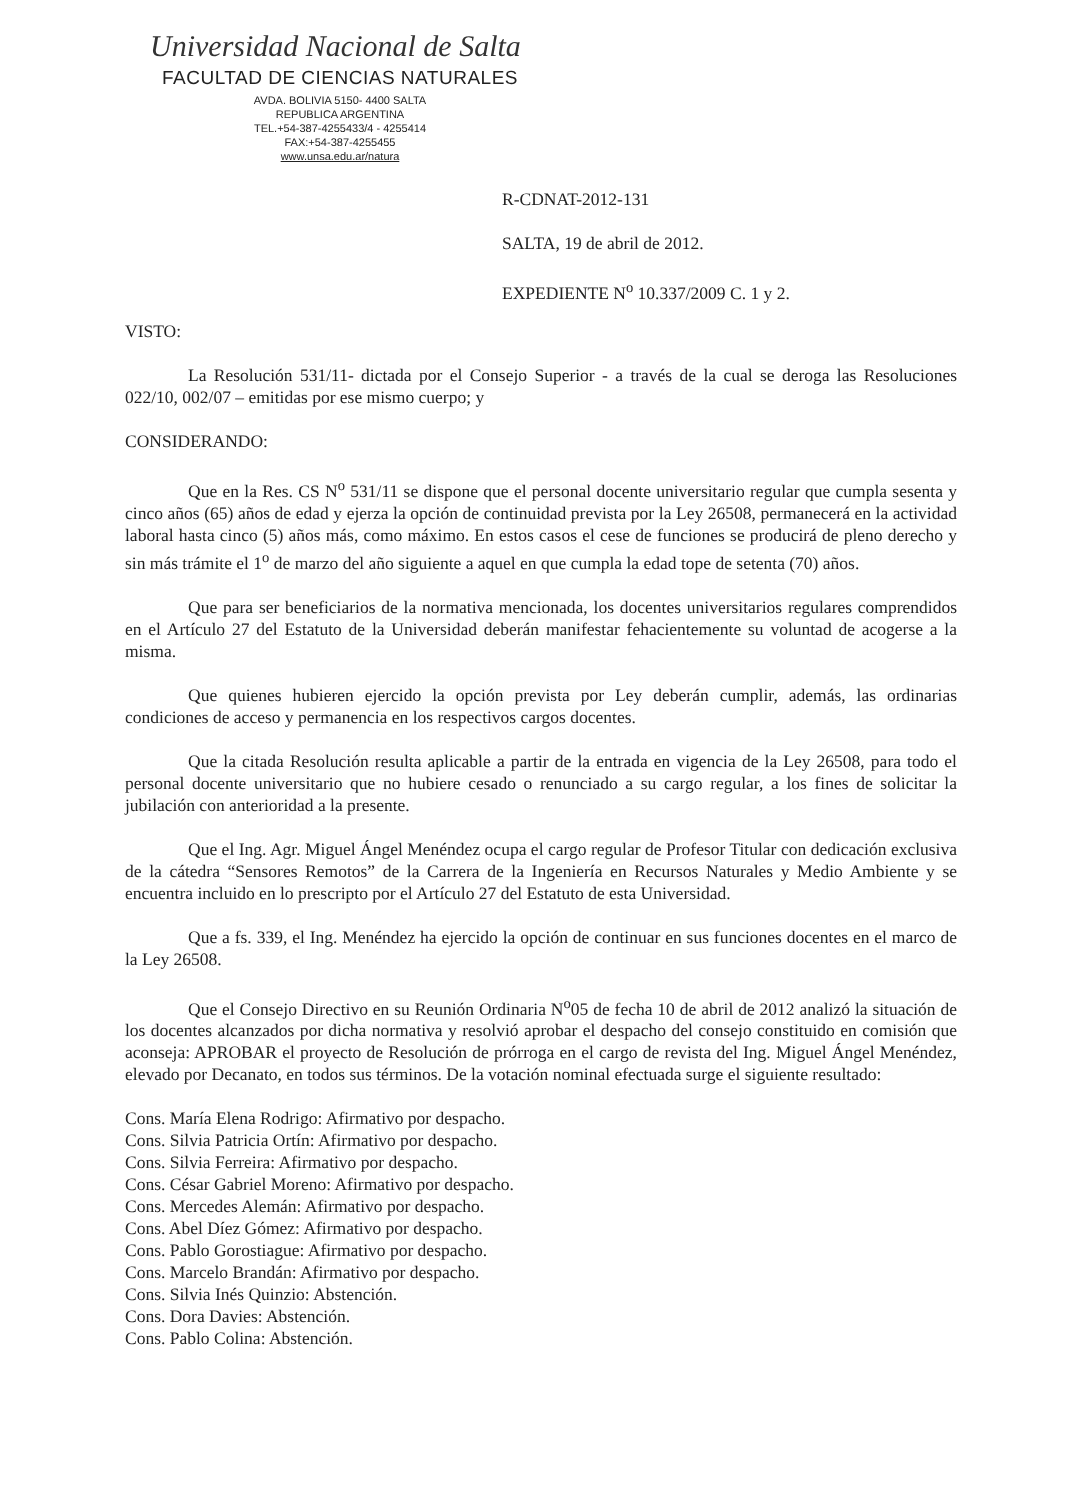Universidad Nacional de Salta
FACULTAD DE CIENCIAS NATURALES
AVDA. BOLIVIA 5150- 4400 SALTA
REPUBLICA ARGENTINA
TEL.+54-387-4255433/4 - 4255414
FAX:+54-387-4255455
www.unsa.edu.ar/natura
R-CDNAT-2012-131
SALTA, 19 de abril de 2012.
EXPEDIENTE N<sup>o</sup> 10.337/2009 C. 1 y 2.
VISTO:
La Resolución 531/11- dictada por el Consejo Superior - a través de la cual se deroga las Resoluciones 022/10, 002/07 – emitidas por ese mismo cuerpo; y
CONSIDERANDO:
Que en la Res. CS N<sup>o</sup> 531/11 se dispone que el personal docente universitario regular que cumpla sesenta y cinco años (65) años de edad y ejerza la opción de continuidad prevista por la Ley 26508, permanecerá en la actividad laboral hasta cinco (5) años más, como máximo. En estos casos el cese de funciones se producirá de pleno derecho y sin más trámite el 1<sup>o</sup> de marzo del año siguiente a aquel en que cumpla la edad tope de setenta (70) años.
Que para ser beneficiarios de la normativa mencionada, los docentes universitarios regulares comprendidos en el Artículo 27 del Estatuto de la Universidad deberán manifestar fehacientemente su voluntad de acogerse a la misma.
Que quienes hubieren ejercido la opción prevista por Ley deberán cumplir, además, las ordinarias condiciones de acceso y permanencia en los respectivos cargos docentes.
Que la citada Resolución resulta aplicable a partir de la entrada en vigencia de la Ley 26508, para todo el personal docente universitario que no hubiere cesado o renunciado a su cargo regular, a los fines de solicitar la jubilación con anterioridad a la presente.
Que el Ing. Agr. Miguel Ángel Menéndez ocupa el cargo regular de Profesor Titular con dedicación exclusiva de la cátedra “Sensores Remotos” de la Carrera de la Ingeniería en Recursos Naturales y Medio Ambiente y se encuentra incluido en lo prescripto por el Artículo 27 del Estatuto de esta Universidad.
Que a fs. 339, el Ing. Menéndez ha ejercido la opción de continuar en sus funciones docentes en el marco de la Ley 26508.
Que el Consejo Directivo en su Reunión Ordinaria N<sup>o</sup>05 de fecha 10 de abril de 2012 analizó la situación de los docentes alcanzados por dicha normativa y resolvió aprobar el despacho del consejo constituido en comisión que aconseja: APROBAR el proyecto de Resolución de prórroga en el cargo de revista del Ing. Miguel Ángel Menéndez, elevado por Decanato, en todos sus términos. De la votación nominal efectuada surge el siguiente resultado:
Cons. María Elena Rodrigo: Afirmativo por despacho.
Cons. Silvia Patricia Ortín: Afirmativo por despacho.
Cons. Silvia Ferreira: Afirmativo por despacho.
Cons. César Gabriel Moreno: Afirmativo por despacho.
Cons. Mercedes Alemán: Afirmativo por despacho.
Cons. Abel Díez Gómez: Afirmativo por despacho.
Cons. Pablo Gorostiague: Afirmativo por despacho.
Cons. Marcelo Brandán: Afirmativo por despacho.
Cons. Silvia Inés Quinzio: Abstención.
Cons. Dora Davies: Abstención.
Cons. Pablo Colina: Abstención.